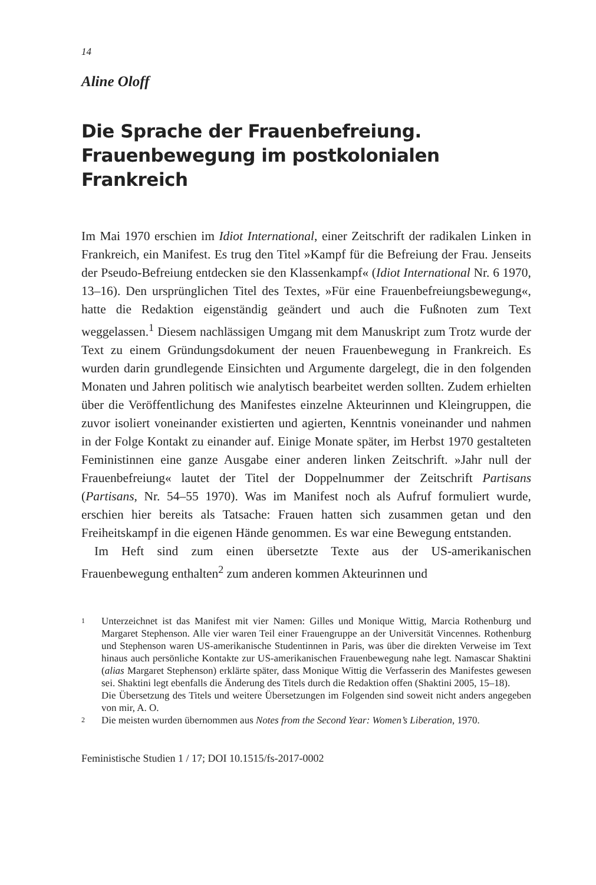14
Aline Oloff
Die Sprache der Frauenbefreiung.
Frauenbewegung im postkolonialen Frankreich
Im Mai 1970 erschien im Idiot International, einer Zeitschrift der radikalen Linken in Frankreich, ein Manifest. Es trug den Titel »Kampf für die Befreiung der Frau. Jenseits der Pseudo-Befreiung entdecken sie den Klassenkampf« (Idiot International Nr. 6 1970, 13–16). Den ursprünglichen Titel des Textes, »Für eine Frauenbefreiungsbewegung«, hatte die Redaktion eigenständig geändert und auch die Fußnoten zum Text weggelassen.<sup>1</sup> Diesem nachlässigen Umgang mit dem Manuskript zum Trotz wurde der Text zu einem Gründungsdokument der neuen Frauenbewegung in Frankreich. Es wurden darin grundlegende Einsichten und Argumente dargelegt, die in den folgenden Monaten und Jahren politisch wie analytisch bearbeitet werden sollten. Zudem erhielten über die Veröffentlichung des Manifestes einzelne Akteurinnen und Kleingruppen, die zuvor isoliert voneinander existierten und agierten, Kenntnis voneinander und nahmen in der Folge Kontakt zu einander auf. Einige Monate später, im Herbst 1970 gestalteten Feministinnen eine ganze Ausgabe einer anderen linken Zeitschrift. »Jahr null der Frauenbefreiung« lautet der Titel der Doppelnummer der Zeitschrift Partisans (Partisans, Nr. 54–55 1970). Was im Manifest noch als Aufruf formuliert wurde, erschien hier bereits als Tatsache: Frauen hatten sich zusammen getan und den Freiheitskampf in die eigenen Hände genommen. Es war eine Bewegung entstanden.
Im Heft sind zum einen übersetzte Texte aus der US-amerikanischen Frauenbewegung enthalten<sup>2</sup> zum anderen kommen Akteurinnen und
1 Unterzeichnet ist das Manifest mit vier Namen: Gilles und Monique Wittig, Marcia Rothenburg und Margaret Stephenson. Alle vier waren Teil einer Frauengruppe an der Universität Vincennes. Rothenburg und Stephenson waren US-amerikanische Studentinnen in Paris, was über die direkten Verweise im Text hinaus auch persönliche Kontakte zur US-amerikanischen Frauenbewegung nahe legt. Namascar Shaktini (alias Margaret Stephenson) erklärte später, dass Monique Wittig die Verfasserin des Manifestes gewesen sei. Shaktini legt ebenfalls die Änderung des Titels durch die Redaktion offen (Shaktini 2005, 15–18).
Die Übersetzung des Titels und weitere Übersetzungen im Folgenden sind soweit nicht anders angegeben von mir, A. O.
2 Die meisten wurden übernommen aus Notes from the Second Year: Women’s Liberation, 1970.
Feministische Studien 1 / 17; DOI 10.1515/fs-2017-0002